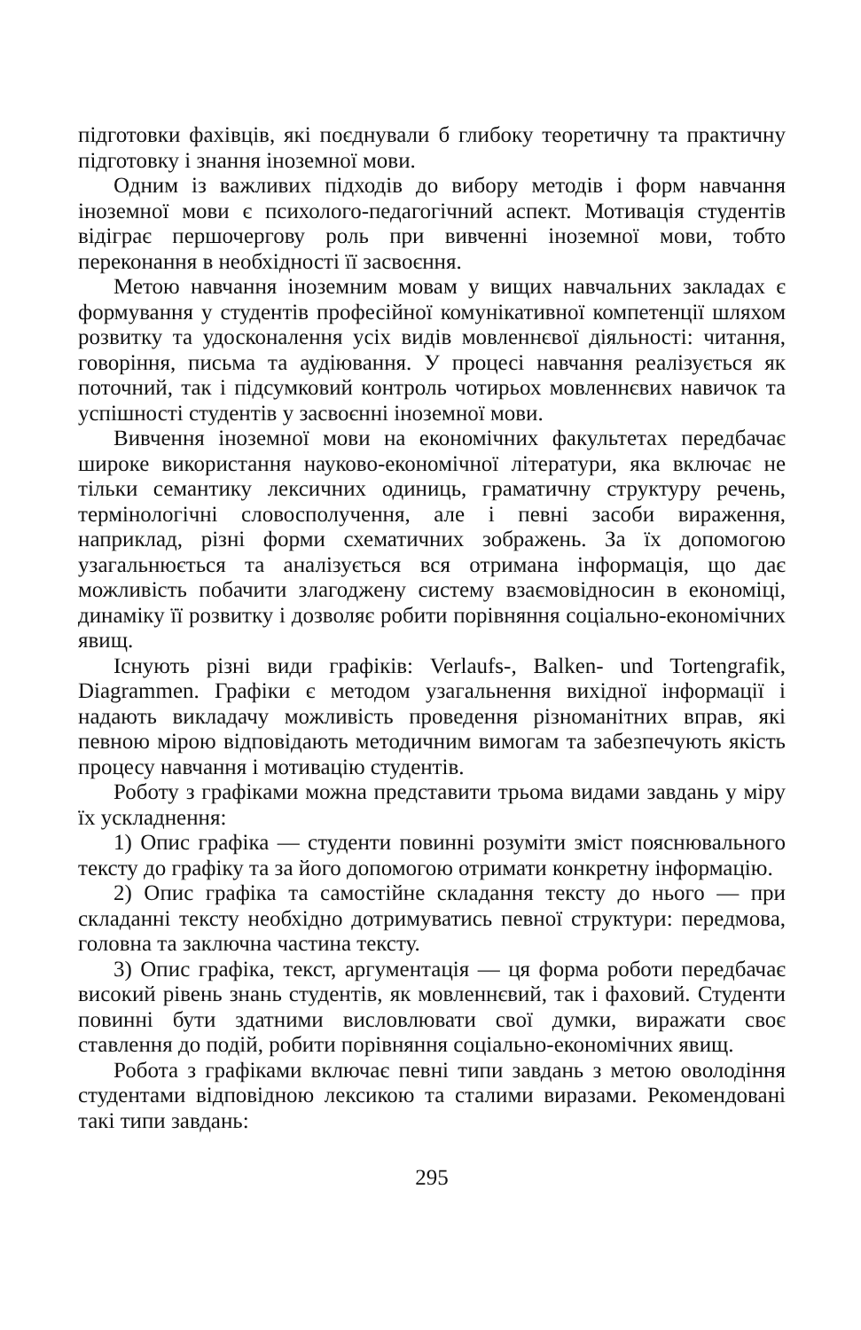підготовки фахівців, які поєднували б глибоку теоретичну та практичну підготовку і знання іноземної мови.
Одним із важливих підходів до вибору методів і форм навчання іноземної мови є психолого-педагогічний аспект. Мотивація студентів відіграє першочергову роль при вивченні іноземної мови, тобто переконання в необхідності її засвоєння.
Метою навчання іноземним мовам у вищих навчальних закладах є формування у студентів професійної комунікативної компетенції шляхом розвитку та удосконалення усіх видів мовленнєвої діяльності: читання, говоріння, письма та аудіювання. У процесі навчання реалізується як поточний, так і підсумковий контроль чотирьох мовленнєвих навичок та успішності студентів у засвоєнні іноземної мови.
Вивчення іноземної мови на економічних факультетах передбачає широке використання науково-економічної літератури, яка включає не тільки семантику лексичних одиниць, граматичну структуру речень, термінологічні словосполучення, але і певні засоби вираження, наприклад, різні форми схематичних зображень. За їх допомогою узагальнюється та аналізується вся отримана інформація, що дає можливість побачити злагоджену систему взаємовідносин в економіці, динаміку її розвитку і дозволяє робити порівняння соціально-економічних явищ.
Існують різні види графіків: Verlaufs-, Balken- und Tortengrafik, Diagrammen. Графіки є методом узагальнення вихідної інформації і надають викладачу можливість проведення різноманітних вправ, які певною мірою відповідають методичним вимогам та забезпечують якість процесу навчання і мотивацію студентів.
Роботу з графіками можна представити трьома видами завдань у міру їх ускладнення:
1) Опис графіка — студенти повинні розуміти зміст пояснювального тексту до графіку та за його допомогою отримати конкретну інформацію.
2) Опис графіка та самостійне складання тексту до нього — при складанні тексту необхідно дотримуватись певної структури: передмова, головна та заключна частина тексту.
3) Опис графіка, текст, аргументація — ця форма роботи передбачає високий рівень знань студентів, як мовленнєвий, так і фаховий. Студенти повинні бути здатними висловлювати свої думки, виражати своє ставлення до подій, робити порівняння соціально-економічних явищ.
Робота з графіками включає певні типи завдань з метою оволодіння студентами відповідною лексикою та сталими виразами. Рекомендовані такі типи завдань:
295